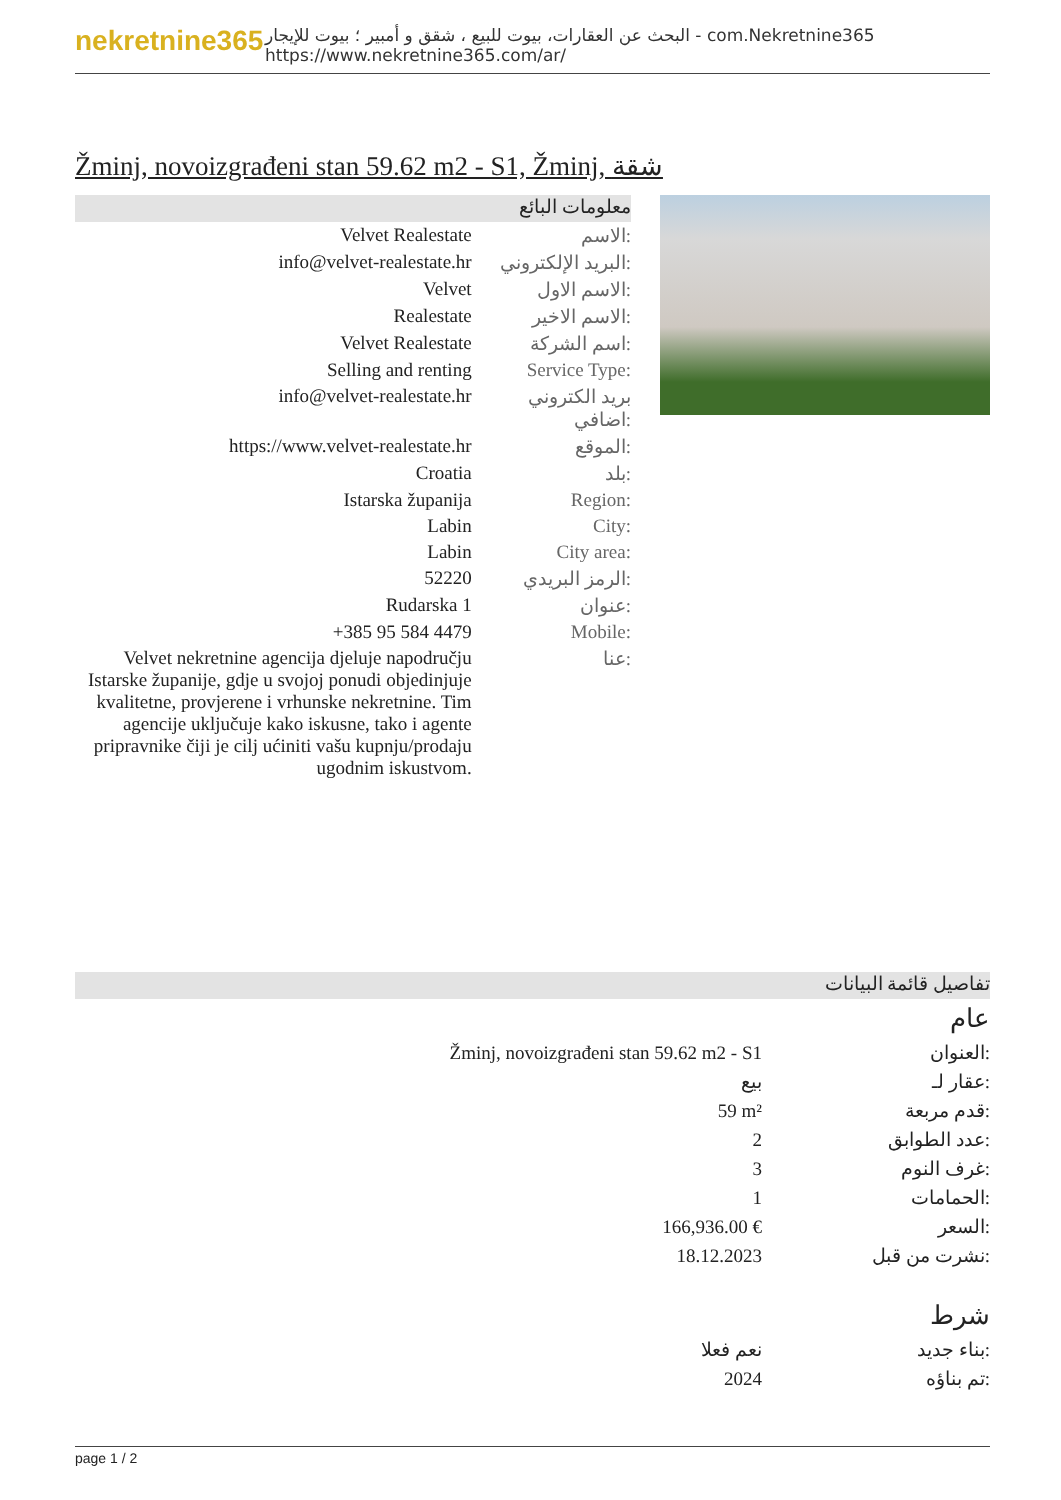nekretnine365
البحث عن العقارات، بيوت للبيع ، شقق و أمبير ؛ بيوت للإيجار - com.Nekretnine365
https://www.nekretnine365.com/ar/
Žminj, novoizgrađeni stan 59.62 m2 - S1, Žminj, شقة
معلومات البائع
| Velvet Realestate | الاسم: |
| info@velvet-realestate.hr | البريد الإلكتروني: |
| Velvet | الاسم الاول: |
| Realestate | الاسم الاخير: |
| Velvet Realestate | اسم الشركة: |
| Selling and renting | Service Type: |
| info@velvet-realestate.hr | بريد الكتروني اضافي: |
| https://www.velvet-realestate.hr | الموقع: |
| Croatia | بلد: |
| Istarska županija | Region: |
| Labin | City: |
| Labin | City area: |
| 52220 | الرمز البريدي: |
| Rudarska 1 | عنوان: |
| +385 95 584 4479 | Mobile: |
| Velvet nekretnine agencija djeluje napodručju Istarske županije, gdje u svojoj ponudi objedinjuje kvalitetne, provjerene i vrhunske nekretnine. Tim agencije uključuje kako iskusne, tako i agente pripravnike čiji je cilj ućiniti vašu kupnju/prodaju ugodnim iskustvom. | عنا: |
تفاصيل قائمة البيانات
عام
| Žminj, novoizgrađeni stan 59.62 m2 - S1 | العنوان: |
| بيع | عقار لـ: |
| 59 m² | قدم مربعة: |
| 2 | عدد الطوابق: |
| 3 | غرف النوم: |
| 1 | الحمامات: |
| 166,936.00 € | السعر: |
| 18.12.2023 | نشرت من قبل: |
شرط
| نعم فعلا | بناء جديد: |
| 2024 | تم بناؤه: |
page 1 / 2